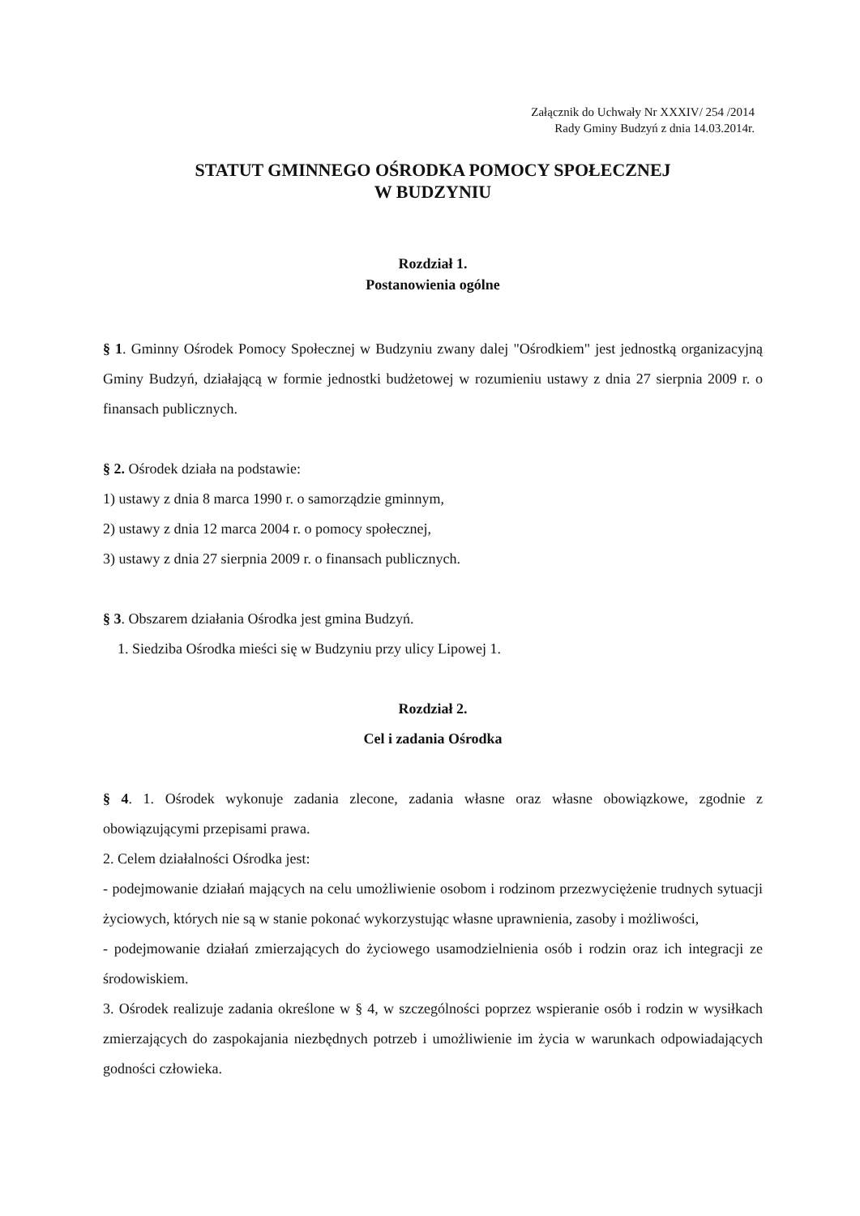Załącznik do Uchwały Nr XXXIV/ 254 /2014
Rady Gminy Budzyń z dnia 14.03.2014r.
STATUT GMINNEGO OŚRODKA POMOCY SPOŁECZNEJ
W BUDZYNIU
Rozdział 1.
Postanowienia ogólne
§ 1. Gminny Ośrodek Pomocy Społecznej w Budzyniu zwany dalej "Ośrodkiem" jest jednostką organizacyjną Gminy Budzyń, działającą w formie jednostki budżetowej w rozumieniu ustawy z dnia 27 sierpnia 2009 r. o finansach publicznych.
§ 2. Ośrodek działa na podstawie:
1) ustawy z dnia 8 marca 1990 r. o samorządzie gminnym,
2) ustawy z dnia 12 marca 2004 r. o pomocy społecznej,
3) ustawy z dnia 27 sierpnia 2009 r. o finansach publicznych.
§ 3. Obszarem działania Ośrodka jest gmina Budzyń.
1. Siedziba Ośrodka mieści się w Budzyniu przy ulicy Lipowej 1.
Rozdział 2.
Cel i zadania Ośrodka
§ 4. 1. Ośrodek wykonuje zadania zlecone, zadania własne oraz własne obowiązkowe, zgodnie z obowiązującymi przepisami prawa.
2. Celem działalności Ośrodka jest:
- podejmowanie działań mających na celu umożliwienie osobom i rodzinom przezwyciężenie trudnych sytuacji życiowych, których nie są w stanie pokonać wykorzystując własne uprawnienia, zasoby i możliwości,
- podejmowanie działań zmierzających do życiowego usamodzielnienia osób i rodzin oraz ich integracji ze środowiskiem.
3. Ośrodek realizuje zadania określone w § 4, w szczególności poprzez wspieranie osób i rodzin w wysiłkach zmierzających do zaspokajania niezbędnych potrzeb i umożliwienie im życia w warunkach odpowiadających godności człowieka.